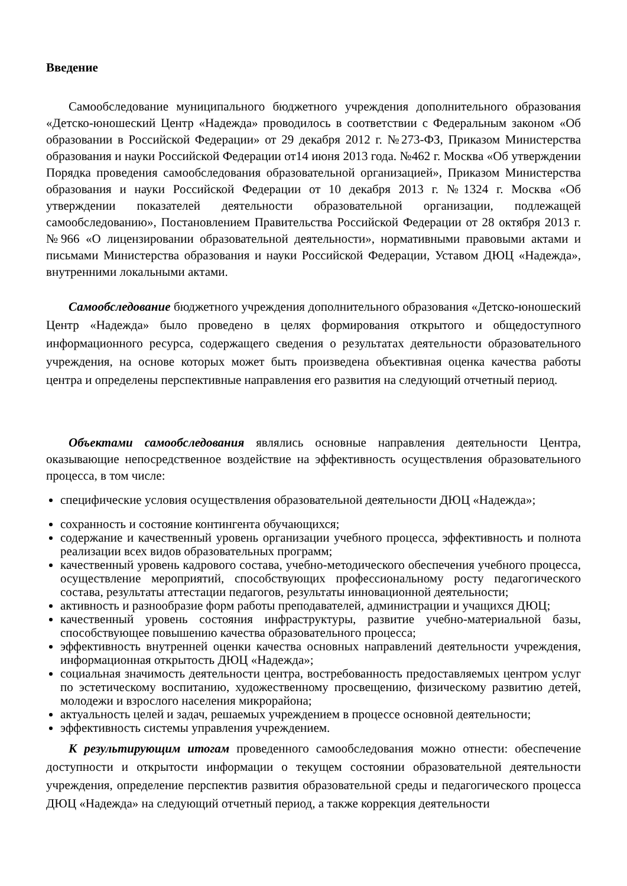Введение
Самообследование муниципального бюджетного учреждения дополнительного образования «Детско-юношеский Центр «Надежда» проводилось в соответствии с Федеральным законом «Об образовании в Российской Федерации» от 29 декабря 2012 г. №273-ФЗ, Приказом Министерства образования и науки Российской Федерации от14 июня 2013 года. №462 г. Москва «Об утверждении Порядка проведения самообследования образовательной организацией», Приказом Министерства образования и науки Российской Федерации от 10 декабря 2013 г. №1324 г. Москва «Об утверждении показателей деятельности образовательной организации, подлежащей самообследованию», Постановлением Правительства Российской Федерации от 28 октября 2013 г. №966 «О лицензировании образовательной деятельности», нормативными правовыми актами и письмами Министерства образования и науки Российской Федерации, Уставом ДЮЦ «Надежда», внутренними локальными актами.
Самообследование бюджетного учреждения дополнительного образования «Детско-юношеский Центр «Надежда» было проведено в целях формирования открытого и общедоступного информационного ресурса, содержащего сведения о результатах деятельности образовательного учреждения, на основе которых может быть произведена объективная оценка качества работы центра и определены перспективные направления его развития на следующий отчетный период.
Объектами самообследования являлись основные направления деятельности Центра, оказывающие непосредственное воздействие на эффективность осуществления образовательного процесса, в том числе:
специфические условия осуществления образовательной деятельности ДЮЦ «Надежда»;
сохранность и состояние контингента обучающихся;
содержание и качественный уровень организации учебного процесса, эффективность и полнота реализации всех видов образовательных программ;
качественный уровень кадрового состава, учебно-методического обеспечения учебного процесса, осуществление мероприятий, способствующих профессиональному росту педагогического состава, результаты аттестации педагогов, результаты инновационной деятельности;
активность и разнообразие форм работы преподавателей, администрации и учащихся ДЮЦ;
качественный уровень состояния инфраструктуры, развитие учебно-материальной базы, способствующее повышению качества образовательного процесса;
эффективность внутренней оценки качества основных направлений деятельности учреждения, информационная открытость ДЮЦ «Надежда»;
социальная значимость деятельности центра, востребованность предоставляемых центром услуг по эстетическому воспитанию, художественному просвещению, физическому развитию детей, молодежи и взрослого населения микрорайона;
актуальность целей и задач, решаемых учреждением в процессе основной деятельности;
эффективность системы управления учреждением.
К результирующим итогам проведенного самообследования можно отнести: обеспечение доступности и открытости информации о текущем состоянии образовательной деятельности учреждения, определение перспектив развития образовательной среды и педагогического процесса ДЮЦ «Надежда» на следующий отчетный период, а также коррекция деятельности